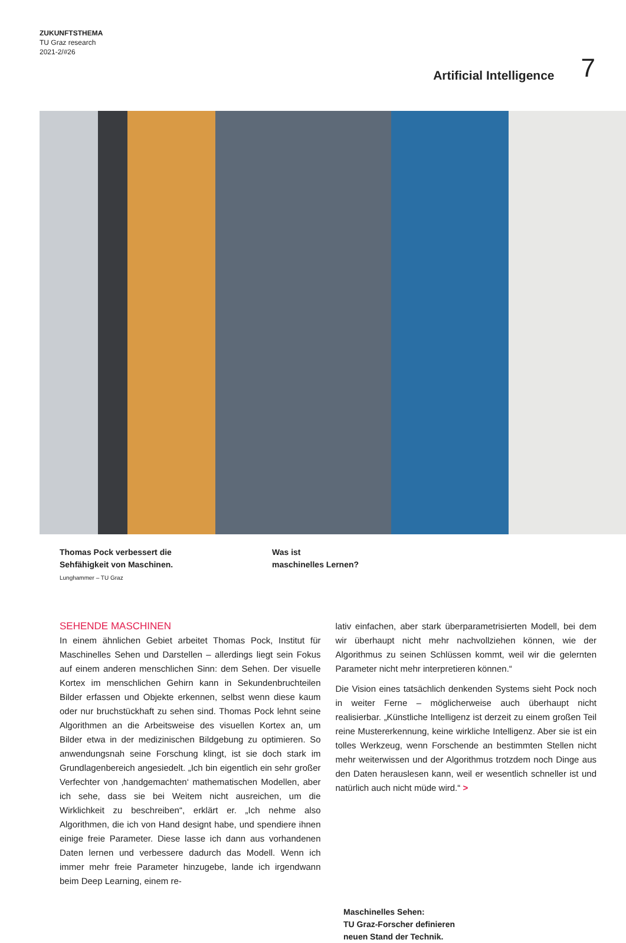ZUKUNFTSTHEMA
TU Graz research
2021-2/#26
Artificial Intelligence 7
Thomas Pock verbessert die
Sehfähigkeit von Maschinen.
Lunghammer – TU Graz
Was ist
maschinelles Lernen?
SEHENDE MASCHINEN
In einem ähnlichen Gebiet arbeitet Thomas Pock, Institut für Maschinelles Sehen und Darstellen – allerdings liegt sein Fokus auf einem anderen menschlichen Sinn: dem Sehen. Der visuelle Kortex im menschlichen Gehirn kann in Sekundenbruchteilen Bilder erfassen und Objekte erkennen, selbst wenn diese kaum oder nur bruchstückhaft zu sehen sind. Thomas Pock lehnt seine Algorithmen an die Arbeitsweise des visuellen Kortex an, um Bilder etwa in der medizinischen Bildgebung zu optimieren. So anwendungsnah seine Forschung klingt, ist sie doch stark im Grundlagenbereich angesiedelt. „Ich bin eigentlich ein sehr großer Verfechter von ‚handgemachten‘ mathematischen Modellen, aber ich sehe, dass sie bei Weitem nicht ausreichen, um die Wirklichkeit zu beschreiben“, erklärt er. „Ich nehme also Algorithmen, die ich von Hand designt habe, und spendiere ihnen einige freie Parameter. Diese lasse ich dann aus vorhandenen Daten lernen und verbessere dadurch das Modell. Wenn ich immer mehr freie Parameter hinzugebe, lande ich irgendwann beim Deep Learning, einem re-
lativ einfachen, aber stark überparametrisierten Modell, bei dem wir überhaupt nicht mehr nachvollziehen können, wie der Algorithmus zu seinen Schlüssen kommt, weil wir die gelernten Parameter nicht mehr interpretieren können.“
Die Vision eines tatsächlich denkenden Systems sieht Pock noch in weiter Ferne – möglicherweise auch überhaupt nicht realisierbar. „Künstliche Intelligenz ist derzeit zu einem großen Teil reine Mustererkennung, keine wirkliche Intelligenz. Aber sie ist ein tolles Werkzeug, wenn Forschende an bestimmten Stellen nicht mehr weiterwissen und der Algorithmus trotzdem noch Dinge aus den Daten herauslesen kann, weil er wesentlich schneller ist und natürlich auch nicht müde wird.“ >
Maschinelles Sehen:
TU Graz-Forscher definieren
neuen Stand der Technik.